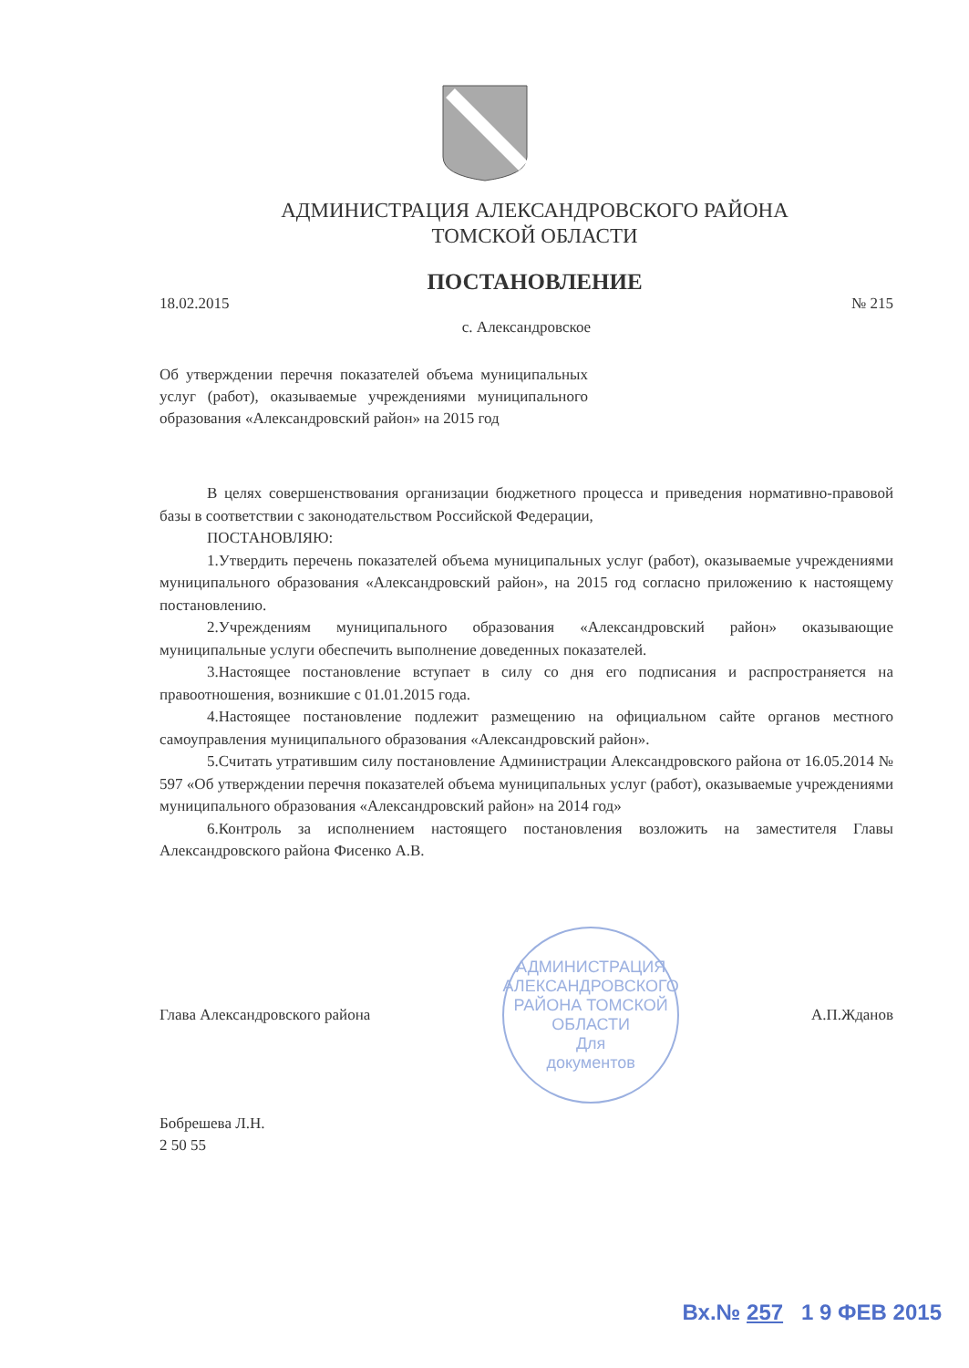АДМИНИСТРАЦИЯ АЛЕКСАНДРОВСКОГО РАЙОНА
ТОМСКОЙ ОБЛАСТИ
ПОСТАНОВЛЕНИЕ
18.02.2015 № 215
с. Александровское
Об утверждении перечня показателей объема муниципальных услуг (работ), оказываемые учреждениями муниципального образования «Александровский район» на 2015 год
В целях совершенствования организации бюджетного процесса и приведения нормативно-правовой базы в соответствии с законодательством Российской Федерации,
ПОСТАНОВЛЯЮ:
1.Утвердить перечень показателей объема муниципальных услуг (работ), оказываемые учреждениями муниципального образования «Александровский район», на 2015 год согласно приложению к настоящему постановлению.
2.Учреждениям муниципального образования «Александровский район» оказывающие муниципальные услуги обеспечить выполнение доведенных показателей.
3.Настоящее постановление вступает в силу со дня его подписания и распространяется на правоотношения, возникшие с 01.01.2015 года.
4.Настоящее постановление подлежит размещению на официальном сайте органов местного самоуправления муниципального образования «Александровский район».
5.Считать утратившим силу постановление Администрации Александровского района от 16.05.2014 № 597 «Об утверждении перечня показателей объема муниципальных услуг (работ), оказываемые учреждениями муниципального образования «Александровский район» на 2014 год»
6.Контроль за исполнением настоящего постановления возложить на заместителя Главы Александровского района Фисенко А.В.
Глава Александровского района
АДМИНИСТРАЦИЯ АЛЕКСАНДРОВСКОГО РАЙОНА ТОМСКОЙ ОБЛАСТИ
Для
документов
А.П.Жданов
Бобрешева Л.Н.
2 50 55
Вх.№ 257 1 9 ФЕВ 2015